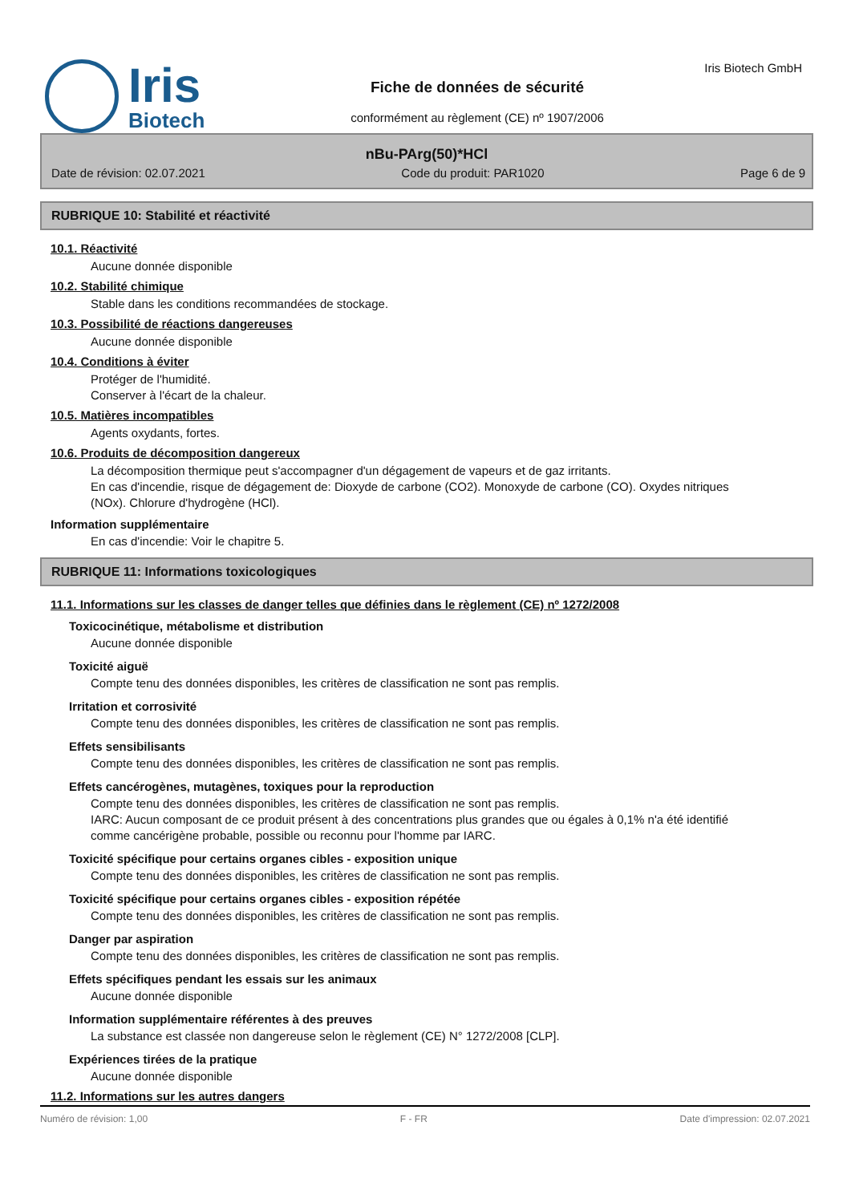Iris
Biotech
Fiche de données de sécurité
conformément au règlement (CE) nº 1907/2006
Iris Biotech GmbH
nBu-PArg(50)*HCl
Date de révision: 02.07.2021 Code du produit: PAR1020 Page 6 de 9
RUBRIQUE 10: Stabilité et réactivité
10.1. Réactivité
Aucune donnée disponible
10.2. Stabilité chimique
Stable dans les conditions recommandées de stockage.
10.3. Possibilité de réactions dangereuses
Aucune donnée disponible
10.4. Conditions à éviter
Protéger de l'humidité.
Conserver à l'écart de la chaleur.
10.5. Matières incompatibles
Agents oxydants, fortes.
10.6. Produits de décomposition dangereux
La décomposition thermique peut s'accompagner d'un dégagement de vapeurs et de gaz irritants.
En cas d'incendie, risque de dégagement de: Dioxyde de carbone (CO2). Monoxyde de carbone (CO). Oxydes nitriques (NOx). Chlorure d'hydrogène (HCl).
Information supplémentaire
En cas d'incendie: Voir le chapitre 5.
RUBRIQUE 11: Informations toxicologiques
11.1. Informations sur les classes de danger telles que définies dans le règlement (CE) nº 1272/2008
Toxicocinétique, métabolisme et distribution
Aucune donnée disponible
Toxicité aiguë
Compte tenu des données disponibles, les critères de classification ne sont pas remplis.
Irritation et corrosivité
Compte tenu des données disponibles, les critères de classification ne sont pas remplis.
Effets sensibilisants
Compte tenu des données disponibles, les critères de classification ne sont pas remplis.
Effets cancérogènes, mutagènes, toxiques pour la reproduction
Compte tenu des données disponibles, les critères de classification ne sont pas remplis.
IARC: Aucun composant de ce produit présent à des concentrations plus grandes que ou égales à 0,1% n'a été identifié comme cancérigène probable, possible ou reconnu pour l'homme par IARC.
Toxicité spécifique pour certains organes cibles - exposition unique
Compte tenu des données disponibles, les critères de classification ne sont pas remplis.
Toxicité spécifique pour certains organes cibles - exposition répétée
Compte tenu des données disponibles, les critères de classification ne sont pas remplis.
Danger par aspiration
Compte tenu des données disponibles, les critères de classification ne sont pas remplis.
Effets spécifiques pendant les essais sur les animaux
Aucune donnée disponible
Information supplémentaire référentes à des preuves
La substance est classée non dangereuse selon le règlement (CE) N° 1272/2008 [CLP].
Expériences tirées de la pratique
Aucune donnée disponible
11.2. Informations sur les autres dangers
Numéro de révision: 1,00 F - FR Date d'impression: 02.07.2021